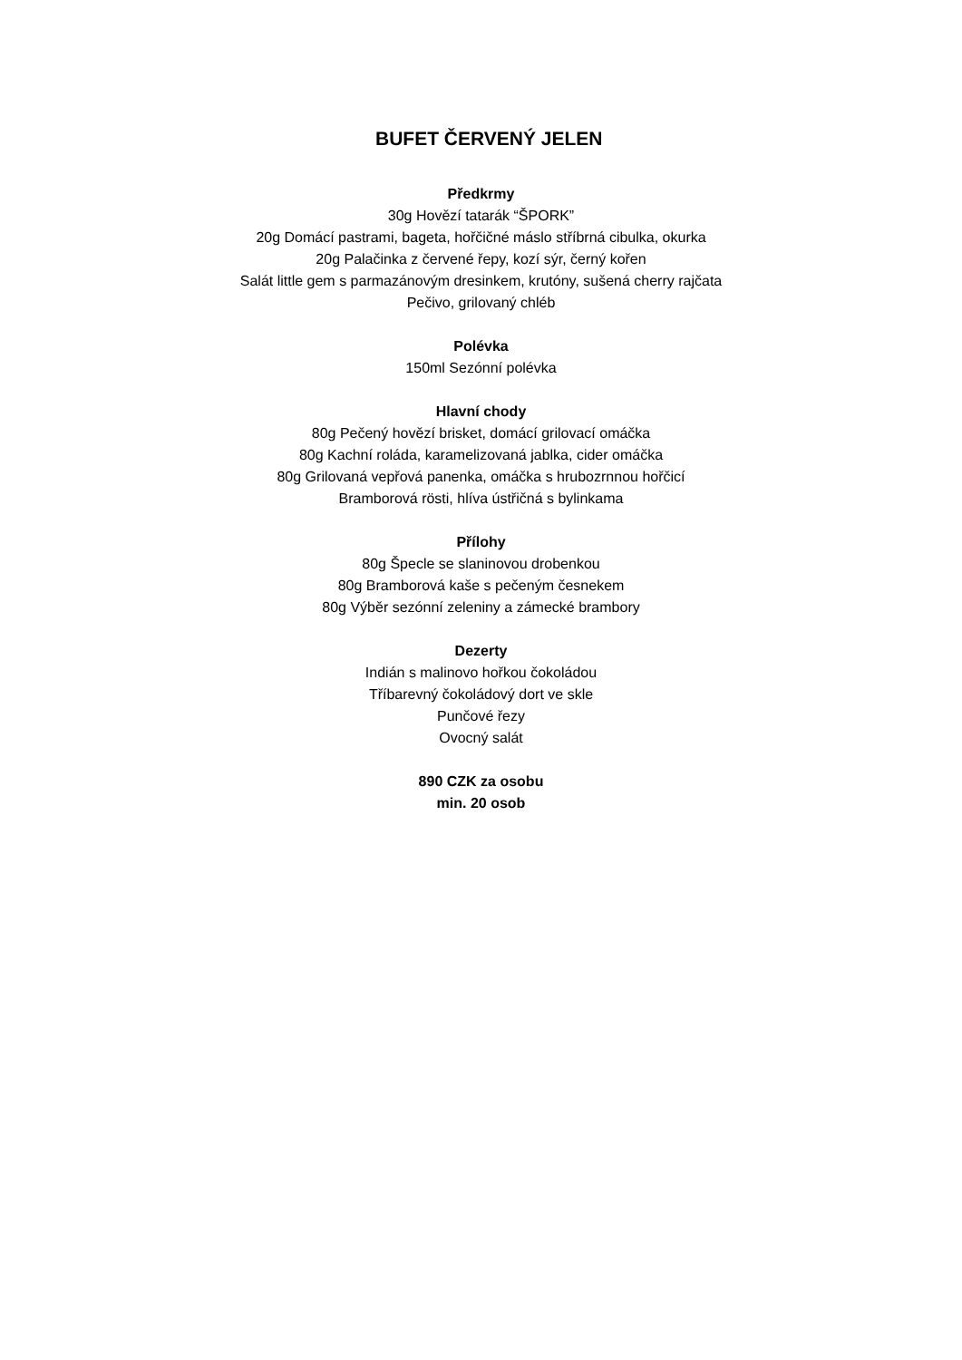BUFET ČERVENÝ JELEN
Předkrmy
30g Hovězí tatarák “ŠPORK”
20g Domácí pastrami, bageta, hořčičné máslo stříbrná cibulka, okurka
20g Palačinka z červené řepy, kozí sýr, černý kořen
Salát little gem s parmazánovým dresinkem, krutóny, sušená cherry rajčata
Pečivo, grilovaný chléb
Polévka
150ml Sezónní polévka
Hlavní chody
80g Pečený hovězí brisket, domácí grilovací omáčka
80g Kachní roláda, karamelizovaná jablka, cider omáčka
80g Grilovaná vepřová panenka, omáčka s hrubozrnnou hořčicí
Bramborová rösti, hlíva ústřičná s bylinkama
Přílohy
80g Špecle se slaninovou drobenkou
80g Bramborová kaše s pečeným česnekem
80g Výběr sezónní zeleniny a zámecké brambory
Dezerty
Indián s malinovo hořkou čokoládou
Tříbarevný čokoládový dort ve skle
Punčové řezy
Ovocný salát
890 CZK za osobu
min. 20 osob